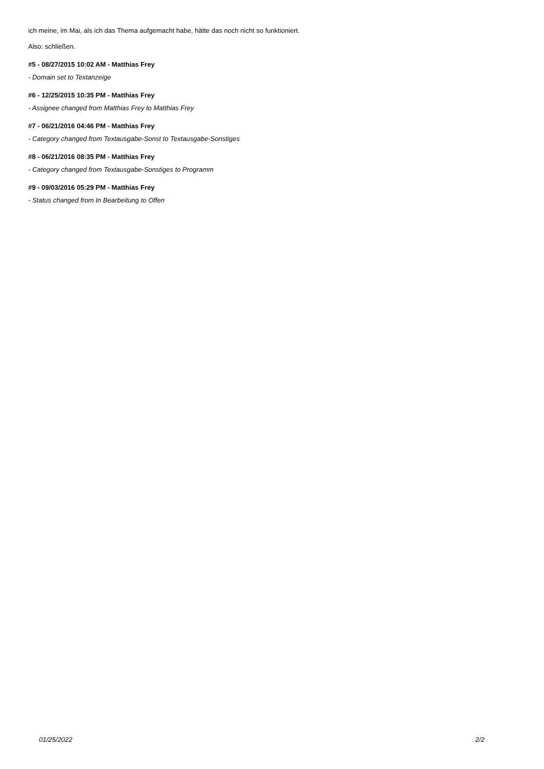ich meine, im Mai, als ich das Thema aufgemacht habe, hätte das noch nicht so funktioniert.
Also: schließen.
#5 - 08/27/2015 10:02 AM - Matthias Frey
- Domain set to Textanzeige
#6 - 12/25/2015 10:35 PM - Matthias Frey
- Assignee changed from Matthias Frey to Matthias Frey
#7 - 06/21/2016 04:46 PM - Matthias Frey
- Category changed from Textausgabe-Sonst to Textausgabe-Sonstiges
#8 - 06/21/2016 08:35 PM - Matthias Frey
- Category changed from Textausgabe-Sonstiges to Programm
#9 - 09/03/2016 05:29 PM - Matthias Frey
- Status changed from In Bearbeitung to Offen
01/25/2022 2/2